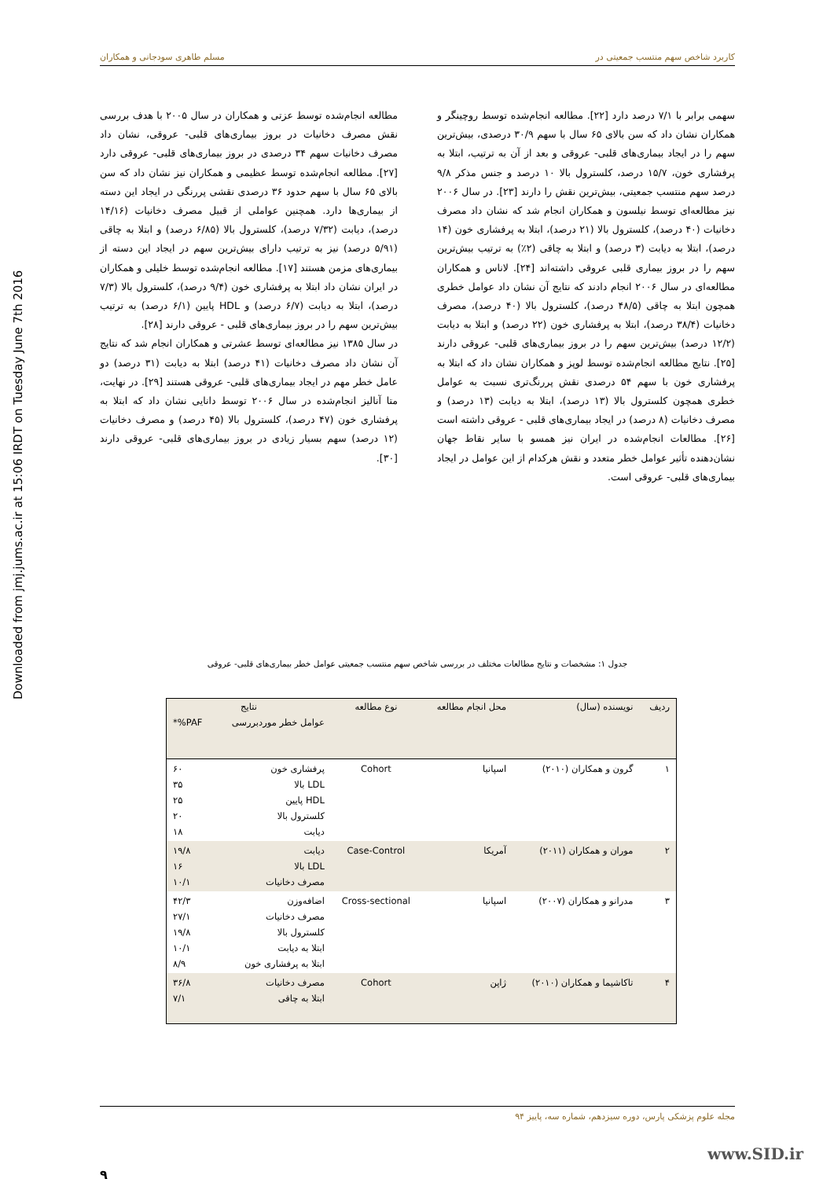کاربرد شاخص سهم منتسب جمعیتی در مسلم طاهری سودجانی و همکاران
Downloaded from jmj.jums.ac.ir at 15:06 IRDT on Tuesday June 7th 2016
سهمی برابر با ۷/۱ درصد دارد [۲۲]. مطالعه انجام‌شده توسط روچینگر و همکاران نشان داد که سن بالای ۶۵ سال با سهم ۳۰/۹ درصدی، بیش‌ترین سهم را در ایجاد بیماری‌های قلبی- عروقی و بعد از آن به ترتیب، ابتلا به پرفشاری خون، ۱۵/۷ درصد، کلسترول بالا ۱۰ درصد و جنس مذکر ۹/۸ درصد سهم منتسب جمعیتی، بیش‌ترین نقش را دارند [۲۳]. در سال ۲۰۰۶ نیز مطالعه‌ای توسط نیلسون و همکاران انجام شد که نشان داد مصرف دخانیات (۴۰ درصد)، کلسترول بالا (۲۱ درصد)، ابتلا به پرفشاری خون (۱۴ درصد)، ابتلا به دیابت (۳ درصد) و ابتلا به چاقی (۲٪) به ترتیب بیش‌ترین سهم را در بروز بیماری قلبی عروقی داشته‌اند [۲۴]. لاناس و همکاران مطالعه‌ای در سال ۲۰۰۶ انجام دادند که نتایج آن نشان داد عوامل خطری همچون ابتلا به چاقی (۴۸/۵ درصد)، کلسترول بالا (۴۰ درصد)، مصرف دخانیات (۳۸/۴ درصد)، ابتلا به پرفشاری خون (۲۲ درصد) و ابتلا به دیابت (۱۲/۲ درصد) بیش‌ترین سهم را در بروز بیماری‌های قلبی- عروقی دارند [۲۵]. نتایج مطالعه انجام‌شده توسط لوپز و همکاران نشان داد که ابتلا به پرفشاری خون با سهم ۵۴ درصدی نقش پررنگ‌تری نسبت به عوامل خطری همچون کلسترول بالا (۱۳ درصد)، ابتلا به دیابت (۱۳ درصد) و مصرف دخانیات (۸ درصد) در ایجاد بیماری‌های قلبی - عروقی داشته است [۲۶]. مطالعات انجام‌شده در ایران نیز همسو با سایر نقاط جهان نشان‌دهنده تأثیر عوامل خطر متعدد و نقش هرکدام از این عوامل در ایجاد بیماری‌های قلبی- عروقی است.
مطالعه انجام‌شده توسط عزتی و همکاران در سال ۲۰۰۵ با هدف بررسی نقش مصرف دخانیات در بروز بیماری‌های قلبی- عروقی، نشان داد مصرف دخانیات سهم ۳۴ درصدی در بروز بیماری‌های قلبی- عروقی دارد [۲۷]. مطالعه انجام‌شده توسط عظیمی و همکاران نیز نشان داد که سن بالای ۶۵ سال با سهم حدود ۳۶ درصدی نقشی پررنگی در ایجاد این دسته از بیماری‌ها دارد. همچنین عواملی از قبیل مصرف دخانیات (۱۴/۱۶ درصد)، دیابت (۷/۳۲ درصد)، کلسترول بالا (۶/۸۵ درصد) و ابتلا به چاقی (۵/۹۱ درصد) نیز به ترتیب دارای بیش‌ترین سهم در ایجاد این دسته از بیماری‌های مزمن هستند [۱۷]. مطالعه انجام‌شده توسط خلیلی و همکاران در ایران نشان داد ابتلا به پرفشاری خون (۹/۴ درصد)، کلسترول بالا (۷/۳ درصد)، ابتلا به دیابت (۶/۷ درصد) و HDL پایین (۶/۱ درصد) به ترتیب بیش‌ترین سهم را در بروز بیماری‌های قلبی - عروقی دارند [۲۸].
در سال ۱۳۸۵ نیز مطالعه‌ای توسط عشرتی و همکاران انجام شد که نتایج آن نشان داد مصرف دخانیات (۴۱ درصد) ابتلا به دیابت (۳۱ درصد) دو عامل خطر مهم در ایجاد بیماری‌های قلبی- عروقی هستند [۲۹]. در نهایت، متا آنالیز انجام‌شده در سال ۲۰۰۶ توسط دانایی نشان داد که ابتلا به پرفشاری خون (۴۷ درصد)، کلسترول بالا (۴۵ درصد) و مصرف دخانیات (۱۲ درصد) سهم بسیار زیادی در بروز بیماری‌های قلبی- عروقی دارند [۳۰].
جدول ۱: مشخصات و نتایج مطالعات مختلف در بررسی شاخص سهم منتسب جمعیتی عوامل خطر بیماری‌های قلبی- عروقی
| ردیف | نویسنده (سال) | محل انجام مطالعه | نوع مطالعه | نتایج | |
| --- | --- | --- | --- | --- | --- |
| | | | | عوامل خطر موردبررسی | PAF%* |
| ۱ | گرون و همکاران (۲۰۱۰) | اسپانیا | Cohort | پرفشاری خون LDL بالا HDL پایین کلسترول بالا دیابت | ۶۰ ۳۵ ۲۵ ۲۰ ۱۸ |
| ۲ | موران و همکاران (۲۰۱۱) | آمریکا | Case-Control | دیابت LDL بالا مصرف دخانیات | ۱۹/۸ ۱۶ ۱۰/۱ |
| ۳ | مدرانو و همکاران (۲۰۰۷) | اسپانیا | Cross-sectional | اضافه‌وزن مصرف دخانیات کلسترول بالا ابتلا به دیابت ابتلا به پرفشاری خون | ۴۲/۳ ۲۷/۱ ۱۹/۸ ۱۰/۱ ۸/۹ |
| ۴ | تاکاشیما و همکاران (۲۰۱۰) | ژاپن | Cohort | مصرف دخانیات ابتلا به چاقی | ۳۶/۸ ۷/۱ |
مجله علوم پزشکی پارس، دوره سیزدهم، شماره سه، پاییز ۹۴
۹
www.SID.ir